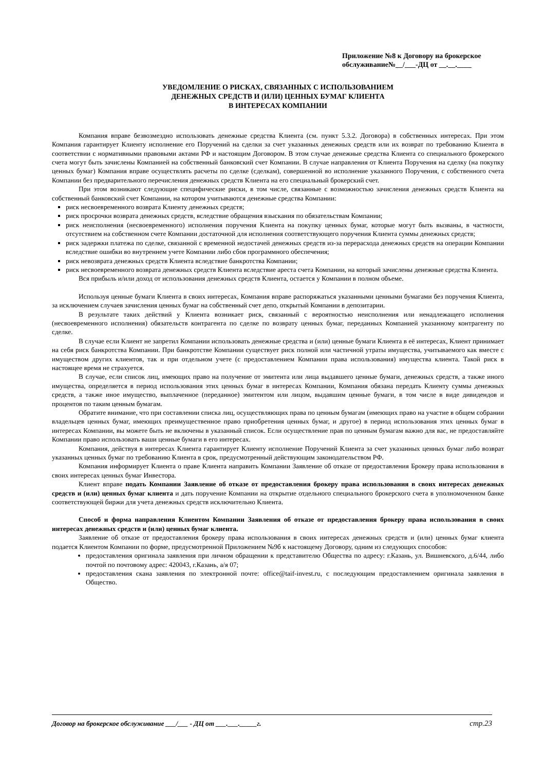Приложение №8 к Договору на брокерское обслуживание№__/___-ДЦ от __.__.____
УВЕДОМЛЕНИЕ О РИСКАХ, СВЯЗАННЫХ С ИСПОЛЬЗОВАНИЕМ
ДЕНЕЖНЫХ СРЕДСТВ И (ИЛИ) ЦЕННЫХ БУМАГ КЛИЕНТА
В ИНТЕРЕСАХ КОМПАНИИ
Компания вправе безвозмездно использовать денежные средства Клиента (см. пункт 5.3.2. Договора) в собственных интересах. При этом Компания гарантирует Клиенту исполнение его Поручений на сделки за счет указанных денежных средств или их возврат по требованию Клиента в соответствии с нормативными правовыми актами РФ и настоящим Договором. В этом случае денежные средства Клиента со специального брокерского счета могут быть зачислены Компанией на собственный банковский счет Компании. В случае направления от Клиента Поручения на сделку (на покупку ценных бумаг) Компания вправе осуществлять расчеты по сделке (сделкам), совершенной во исполнение указанного Поручения, с собственного счета Компании без предварительного перечисления денежных средств Клиента на его специальный брокерский счет.
При этом возникают следующие специфические риски, в том числе, связанные с возможностью зачисления денежных средств Клиента на собственный банковский счет Компании, на котором учитываются денежные средства Компании:
риск несвоевременного возврата Клиенту денежных средств;
риск просрочки возврата денежных средств, вследствие обращения взыскания по обязательствам Компании;
риск неисполнения (несвоевременного) исполнения поручения Клиента на покупку ценных бумаг, которые могут быть вызваны, в частности, отсутствием на собственном счете Компании достаточной для исполнения соответствующего поручения Клиента суммы денежных средств;
риск задержки платежа по сделке, связанной с временной недостачей денежных средств из-за перерасхода денежных средств на операции Компании вследствие ошибки во внутреннем учете Компании либо сбоя программного обеспечения;
риск невозврата денежных средств Клиента вследствие банкротства Компании;
риск несвоевременного возврата денежных средств Клиента вследствие ареста счета Компании, на который зачислены денежные средства Клиента.
Вся прибыль и/или доход от использования денежных средств Клиента, остается у Компании в полном объеме.
Используя ценные бумаги Клиента в своих интересах, Компания вправе распоряжаться указанными ценными бумагами без поручения Клиента, за исключением случаев зачисления ценных бумаг на собственный счет депо, открытый Компании в депозитарии.
В результате таких действий у Клиента возникает риск, связанный с вероятностью неисполнения или ненадлежащего исполнения (несвоевременного исполнения) обязательств контрагента по сделке по возврату ценных бумаг, переданных Компанией указанному контрагенту по сделке.
В случае если Клиент не запретил Компании использовать денежные средства и (или) ценные бумаги Клиента в её интересах, Клиент принимает на себя риск банкротства Компании. При банкротстве Компании существует риск полной или частичной утраты имущества, учитываемого как вместе с имуществом других клиентов, так и при отдельном учете (с предоставлением Компании права использования) имущества клиента. Такой риск в настоящее время не страхуется.
В случае, если список лиц, имеющих право на получение от эмитента или лица выдавшего ценные бумаги, денежных средств, а также иного имущества, определяется в период использования этих ценных бумаг в интересах Компании, Компания обязана передать Клиенту суммы денежных средств, а также иное имущество, выплаченное (переданное) эмитентом или лицом, выдавшим ценные бумаги, в том числе в виде дивидендов и процентов по таким ценным бумагам.
Обратите внимание, что при составлении списка лиц, осуществляющих права по ценным бумагам (имеющих право на участие в общем собрании владельцев ценных бумаг, имеющих преимущественное право приобретения ценных бумаг, и другое) в период использования этих ценных бумаг в интересах Компании, вы можете быть не включены в указанный список. Если осуществление прав по ценным бумагам важно для вас, не предоставляйте Компании право использовать ваши ценные бумаги в его интересах.
Компания, действуя в интересах Клиента гарантирует Клиенту исполнение Поручений Клиента за счет указанных ценных бумаг либо возврат указанных ценных бумаг по требованию Клиента в срок, предусмотренный действующим законодательством РФ.
Компания информирует Клиента о праве Клиента направить Компании Заявление об отказе от предоставления Брокеру права использования в своих интересах ценных бумаг Инвестора.
Клиент вправе подать Компании Заявление об отказе от предоставления брокеру права использования в своих интересах денежных средств и (или) ценных бумаг клиента и дать поручение Компании на открытие отдельного специального брокерского счета в уполномоченном банке соответствующей биржи для учета денежных средств исключительно Клиента.
Способ и форма направления Клиентом Компании Заявления об отказе от предоставления брокеру права использования в своих интересах денежных средств и (или) ценных бумаг клиента.
Заявление об отказе от предоставления брокеру права использования в своих интересах денежных средств и (или) ценных бумаг клиента подается Клиентом Компании по форме, предусмотренной Приложением №9б к настоящему Договору, одним из следующих способов:
предоставления оригинала заявления при личном обращении к представителю Общества по адресу: г.Казань, ул. Вишневского, д.6/44, либо почтой по почтовому адрес: 420043, г.Казань, а/я 07;
предоставления скана заявления по электронной почте: office@taif-invest.ru, с последующим предоставлением оригинала заявления в Общество.
Договор на брокерское обслуживание ___/___ - ДЦ от ___.___._____г. стр.23